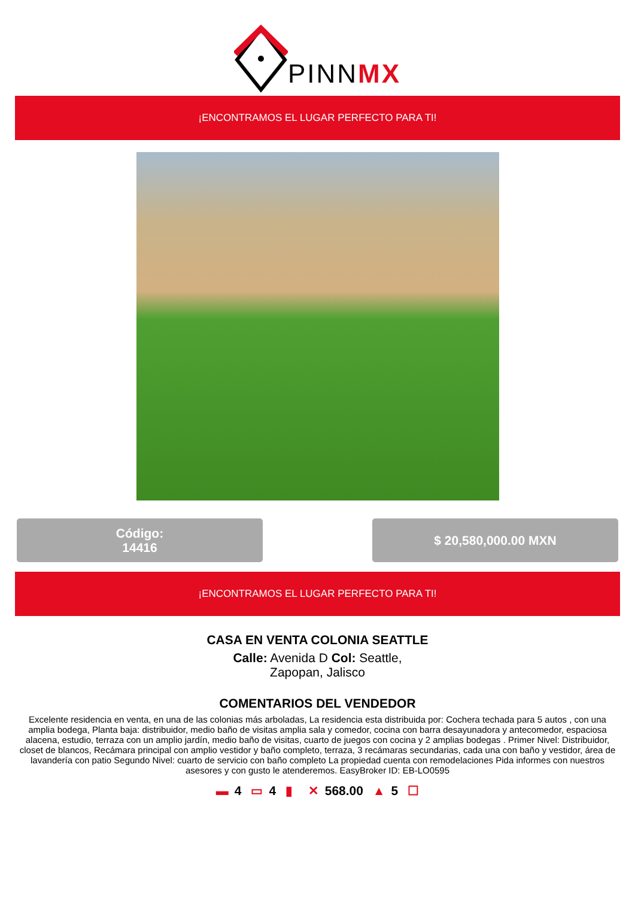PINNMX
¡ENCONTRAMOS EL LUGAR PERFECTO PARA TI!
Código:
14416
$ 20,580,000.00 MXN
¡ENCONTRAMOS EL LUGAR PERFECTO PARA TI!
CASA EN VENTA COLONIA SEATTLE
Calle: Avenida D Col: Seattle, Zapopan, Jalisco
COMENTARIOS DEL VENDEDOR
Excelente residencia en venta, en una de las colonias más arboladas, La residencia esta distribuida por: Cochera techada para 5 autos , con una amplia bodega, Planta baja: distribuidor, medio baño de visitas amplia sala y comedor, cocina con barra desayunadora y antecomedor, espaciosa alacena, estudio, terraza con un amplio jardín, medio baño de visitas, cuarto de juegos con cocina y 2 amplias bodegas . Primer Nivel: Distribuidor, closet de blancos, Recámara principal con amplio vestidor y baño completo, terraza, 3 recámaras secundarias, cada una con baño y vestidor, área de lavandería con patio Segundo Nivel: cuarto de servicio con baño completo La propiedad cuenta con remodelaciones Pida informes con nuestros asesores y con gusto le atenderemos. EasyBroker ID: EB-LO0595
▬ 4 ▭ 4 ▮ ✕ 568.00 ▲ 5 ☐